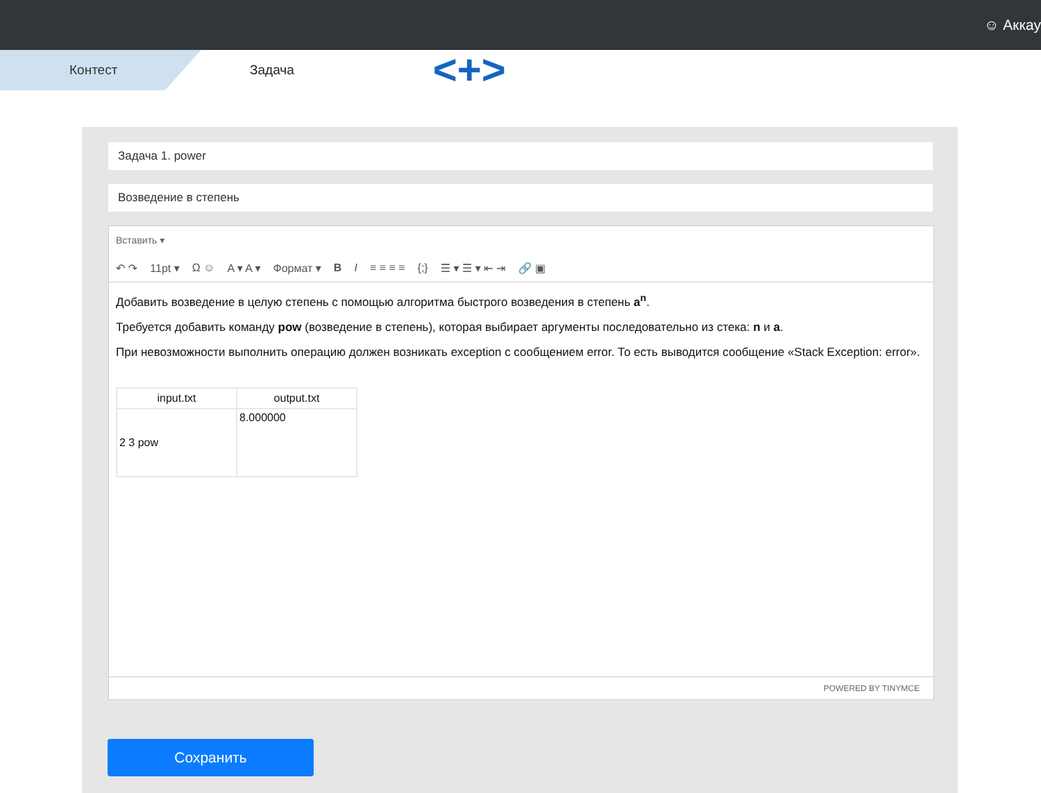☺ Аккау
Контест
Задача
<+>
Задача 1. power
Возведение в степень
Вставить ▾
↶ ↷ 11pt ▾ Ω ☺ A ▾ A ▾ Формат ▾ B I ≡ ≡ ≡ ≡ {;} ☰ ▾ ☰ ▾ ⇤ ⇥ 🔗 ▣
Добавить возведение в целую степень с помощью алгоритма быстрого возведения в степень a<sup>n</sup>.
Требуется добавить команду pow (возведение в степень), которая выбирает аргументы последовательно из стека: n и a.
При невозможности выполнить операцию должен возникать exception с сообщением error. То есть выводится сообщение «Stack Exception: error».
| input.txt | output.txt |
| --- | --- |
| 2 3 pow | 8.000000 |
POWERED BY TINYMCE
Сохранить